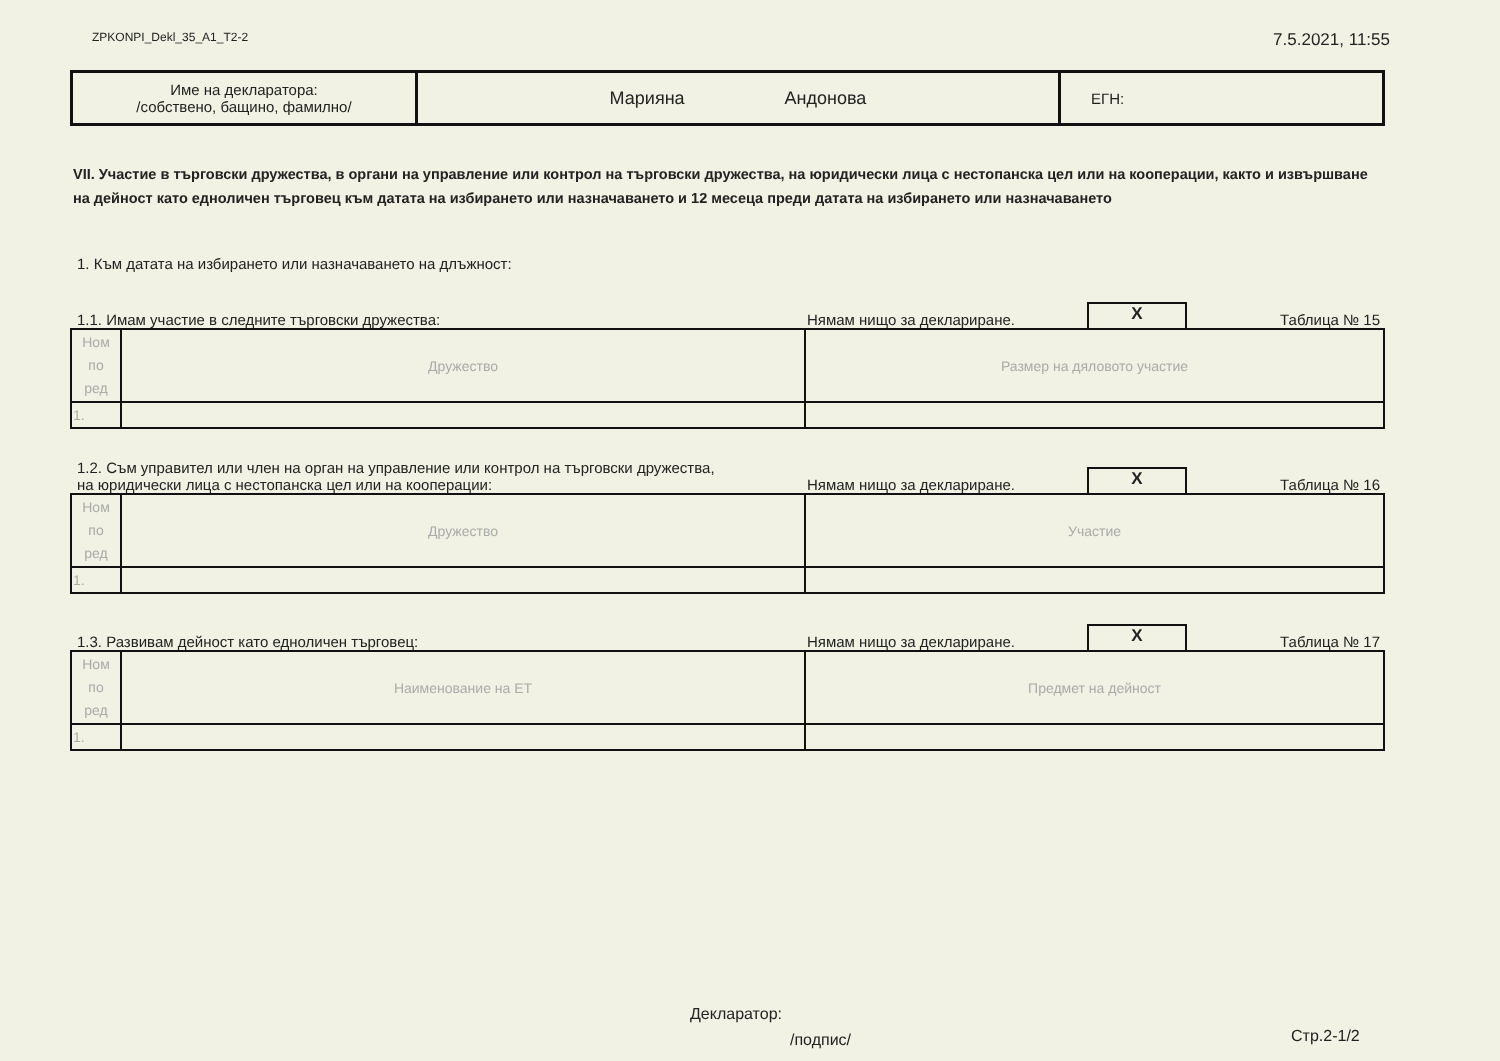ZPKONPI_Dekl_35_A1_T2-2 7.5.2021, 11:55
| Име на декларатора: /собствено, бащино, фамилно/ | Марияна Андонова | ЕГН: |
VII. Участие в търговски дружества, в органи на управление или контрол на търговски дружества, на юридически лица с нестопанска цел или на кооперации, както и извършване на дейност като едноличен търговец към датата на избирането или назначаването и 12 месеца преди датата на избирането или назначаването
1. Към датата на избирането или назначаването на длъжност:
1.1. Имам участие в следните търговски дружества: Нямам нищо за деклариране. X Таблица № 15
| Ном по ред | Дружество | Размер на дяловото участие |
| 1. | | |
1.2. Съм управител или член на орган на управление или контрол на търговски дружества,
на юридически лица с нестопанска цел или на кооперации: Нямам нищо за деклариране. X Таблица № 16
| Ном по ред | Дружество | Участие |
| 1. | | |
1.3. Развивам дейност като едноличен търговец: Нямам нищо за деклариране. X Таблица № 17
| Ном по ред | Наименование на ЕТ | Предмет на дейност |
| 1. | | |
Декларатор:
/подпис/
Стр.2-1/2